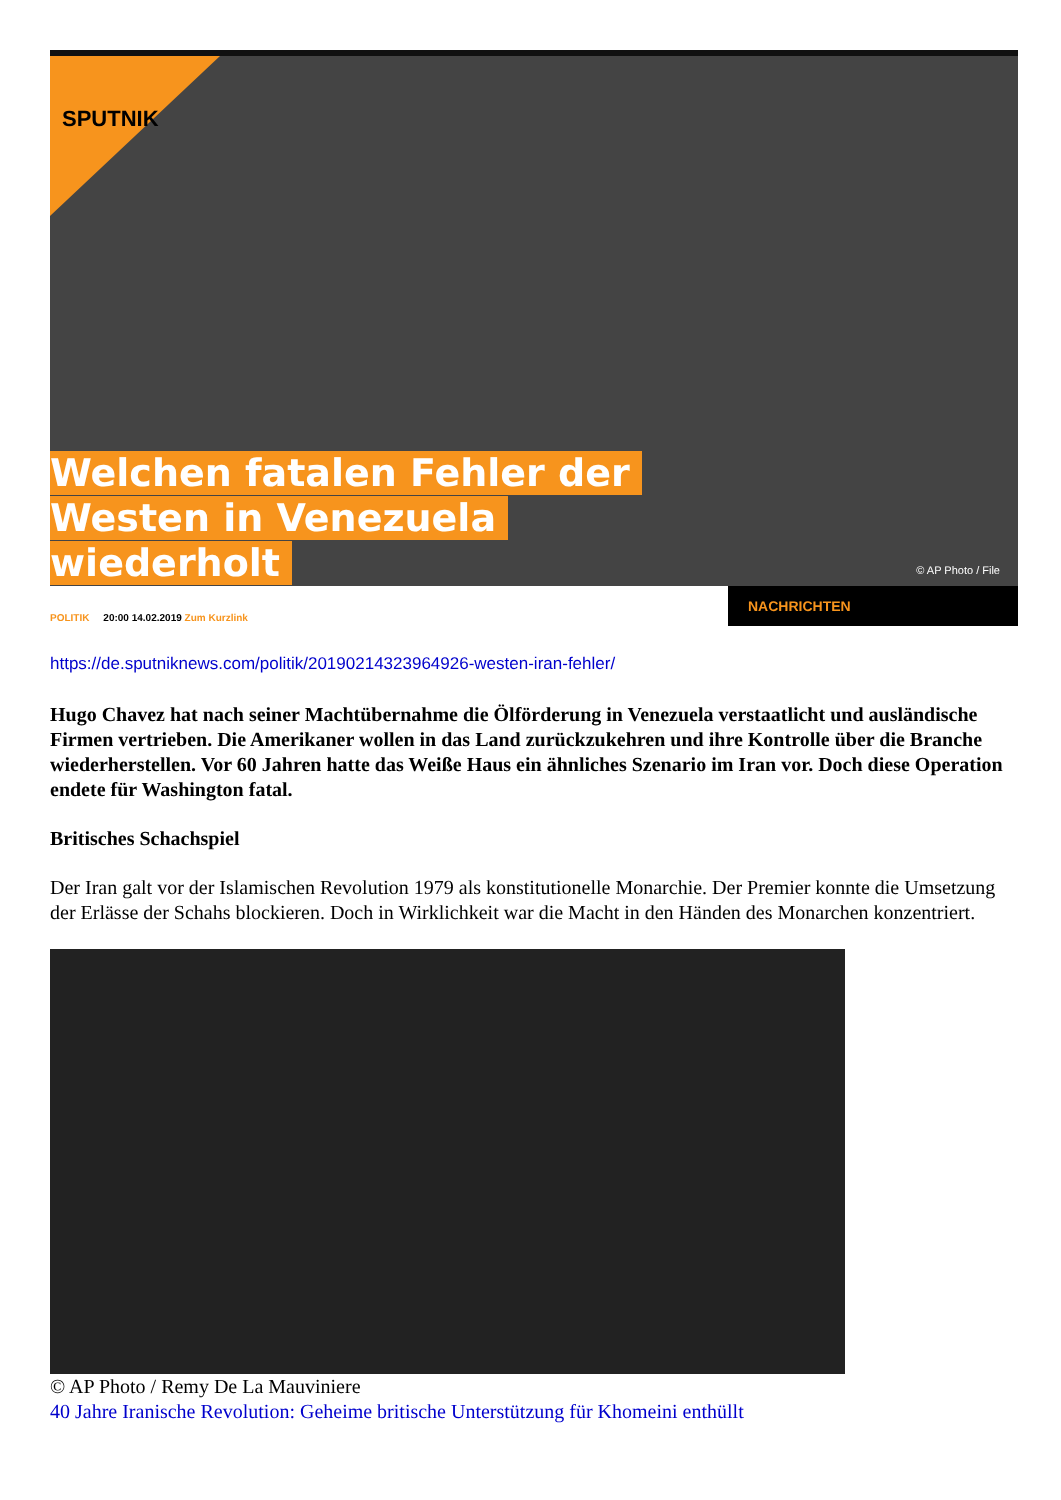SPUTNIK
Welchen fatalen Fehler der
Westen in Venezuela
wiederholt
© AP Photo / File
POLITIK 20:00 14.02.2019 Zum Kurzlink
NACHRICHTEN
https://de.sputniknews.com/politik/20190214323964926-westen-iran-fehler/
Hugo Chavez hat nach seiner Machtübernahme die Ölförderung in Venezuela verstaatlicht und ausländische Firmen vertrieben. Die Amerikaner wollen in das Land zurückzukehren und ihre Kontrolle über die Branche wiederherstellen. Vor 60 Jahren hatte das Weiße Haus ein ähnliches Szenario im Iran vor. Doch diese Operation endete für Washington fatal.
Britisches Schachspiel
Der Iran galt vor der Islamischen Revolution 1979 als konstitutionelle Monarchie. Der Premier konnte die Umsetzung der Erlässe der Schahs blockieren. Doch in Wirklichkeit war die Macht in den Händen des Monarchen konzentriert.
© AP Photo / Remy De La Mauviniere
40 Jahre Iranische Revolution: Geheime britische Unterstützung für Khomeini enthüllt